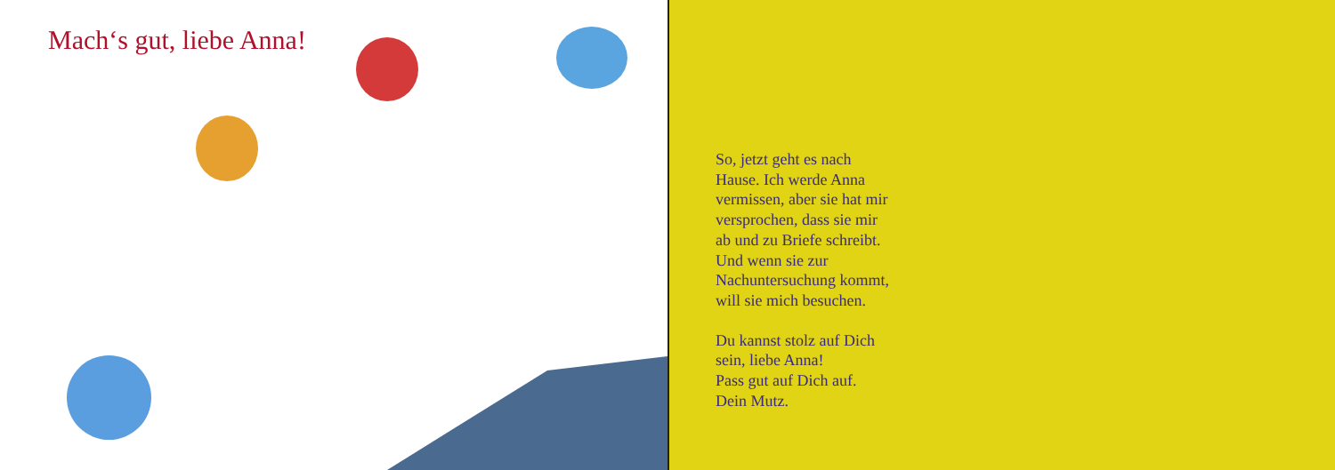Mach‘s gut, liebe Anna!
So, jetzt geht es nach
Hause. Ich werde Anna
vermissen, aber sie hat mir
versprochen, dass sie mir
ab und zu Briefe schreibt.
Und wenn sie zur
Nachuntersuchung kommt,
will sie mich besuchen.
Du kannst stolz auf Dich
sein, liebe Anna!
Pass gut auf Dich auf.
Dein Mutz.